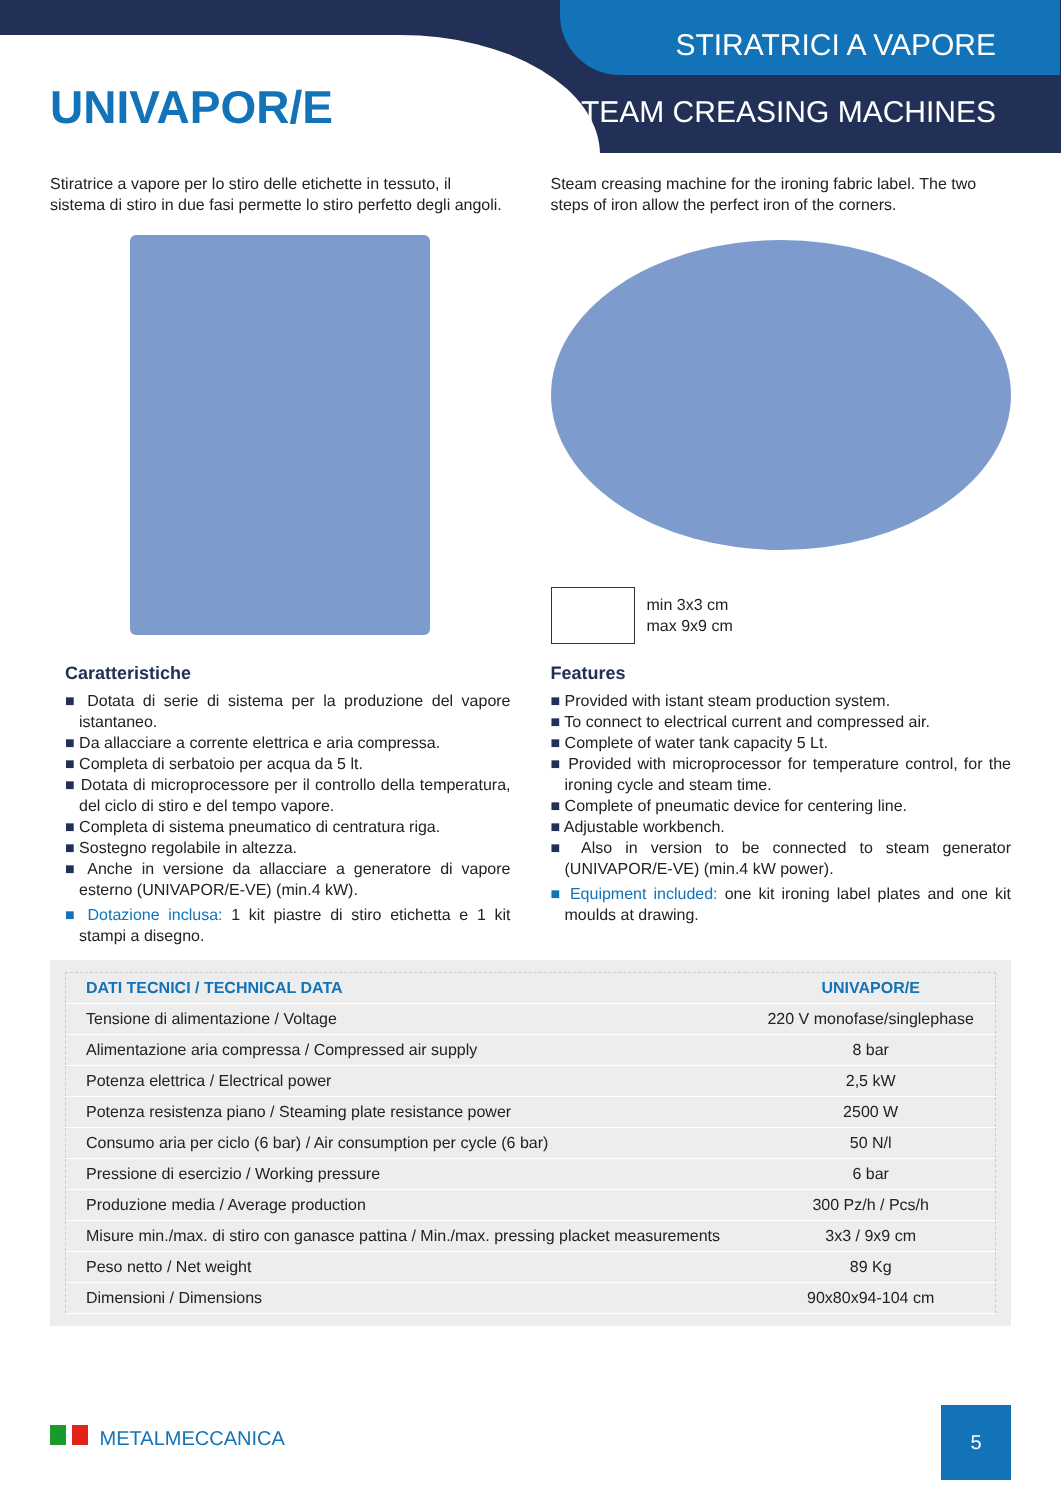UNIVAPOR/E
STIRATRICI A VAPORE
STEAM CREASING MACHINES
Stiratrice a vapore per lo stiro delle etichette in tessuto, il sistema di stiro in due fasi permette lo stiro perfetto degli angoli.
Caratteristiche
■ Dotata di serie di sistema per la produzione del vapore istantaneo.
■ Da allacciare a corrente elettrica e aria compressa.
■ Completa di serbatoio per acqua da 5 lt.
■ Dotata di microprocessore per il controllo della temperatura, del ciclo di stiro e del tempo vapore.
■ Completa di sistema pneumatico di centratura riga.
■ Sostegno regolabile in altezza.
■ Anche in versione da allacciare a generatore di vapore esterno (UNIVAPOR/E-VE) (min.4 kW).
■ Dotazione inclusa: 1 kit piastre di stiro etichetta e 1 kit stampi a disegno.
Steam creasing machine for the ironing fabric label. The two steps of iron allow the perfect iron of the corners.
min 3x3 cm
max 9x9 cm
Features
■ Provided with istant steam production system.
■ To connect to electrical current and compressed air.
■ Complete of water tank capacity 5 Lt.
■ Provided with microprocessor for temperature control, for the ironing cycle and steam time.
■ Complete of pneumatic device for centering line.
■ Adjustable workbench.
■ Also in version to be connected to steam generator (UNIVAPOR/E-VE) (min.4 kW power).
■ Equipment included: one kit ironing label plates and one kit moulds at drawing.
| DATI TECNICI / TECHNICAL DATA | UNIVAPOR/E |
| --- | --- |
| Tensione di alimentazione / Voltage | 220 V monofase/singlephase |
| Alimentazione aria compressa / Compressed air supply | 8 bar |
| Potenza elettrica / Electrical power | 2,5 kW |
| Potenza resistenza piano / Steaming plate resistance power | 2500 W |
| Consumo aria per ciclo (6 bar) / Air consumption per cycle (6 bar) | 50 N/l |
| Pressione di esercizio / Working pressure | 6 bar |
| Produzione media / Average production | 300 Pz/h / Pcs/h |
| Misure min./max. di stiro con ganasce pattina / Min./max. pressing placket measurements | 3x3 / 9x9 cm |
| Peso netto / Net weight | 89 Kg |
| Dimensioni / Dimensions | 90x80x94-104 cm |
METALMECCANICA
5